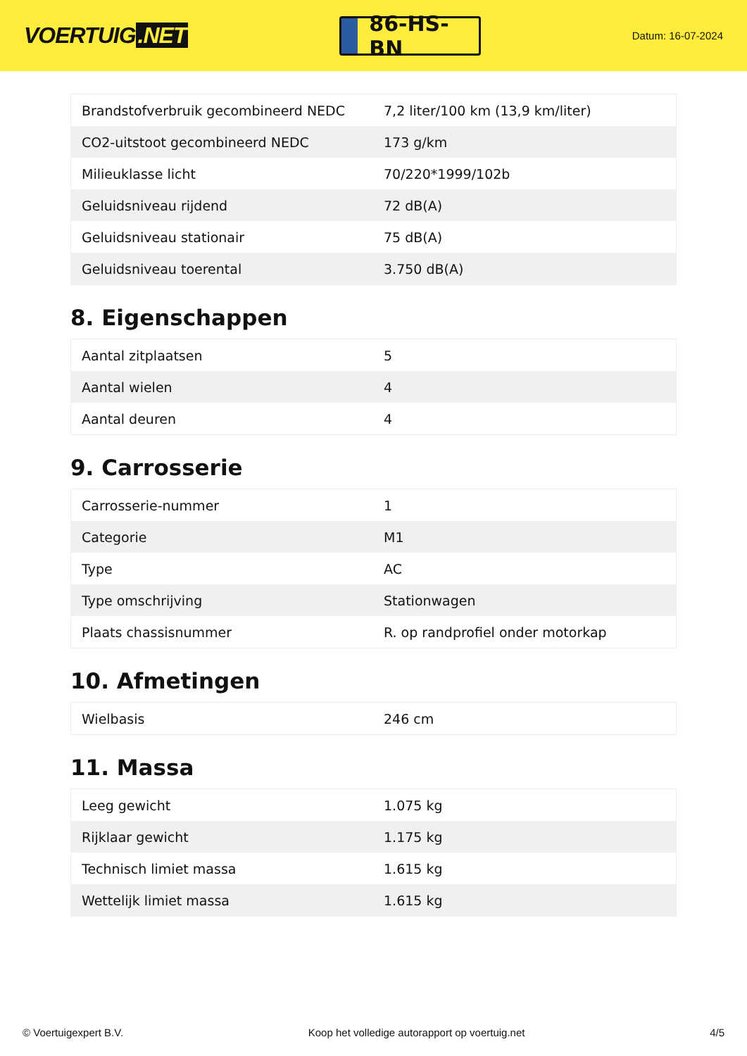VOERTUIG.NET
86-HS-BN
Datum: 16-07-2024
| Brandstofverbruik gecombineerd NEDC | 7,2 liter/100 km (13,9 km/liter) |
| CO2-uitstoot gecombineerd NEDC | 173 g/km |
| Milieuklasse licht | 70/220*1999/102b |
| Geluidsniveau rijdend | 72 dB(A) |
| Geluidsniveau stationair | 75 dB(A) |
| Geluidsniveau toerental | 3.750 dB(A) |
8. Eigenschappen
| Aantal zitplaatsen | 5 |
| Aantal wielen | 4 |
| Aantal deuren | 4 |
9. Carrosserie
| Carrosserie-nummer | 1 |
| Categorie | M1 |
| Type | AC |
| Type omschrijving | Stationwagen |
| Plaats chassisnummer | R. op randprofiel onder motorkap |
10. Afmetingen
| Wielbasis | 246 cm |
11. Massa
| Leeg gewicht | 1.075 kg |
| Rijklaar gewicht | 1.175 kg |
| Technisch limiet massa | 1.615 kg |
| Wettelijk limiet massa | 1.615 kg |
© Voertuigexpert B.V. Koop het volledige autorapport op voertuig.net 4/5